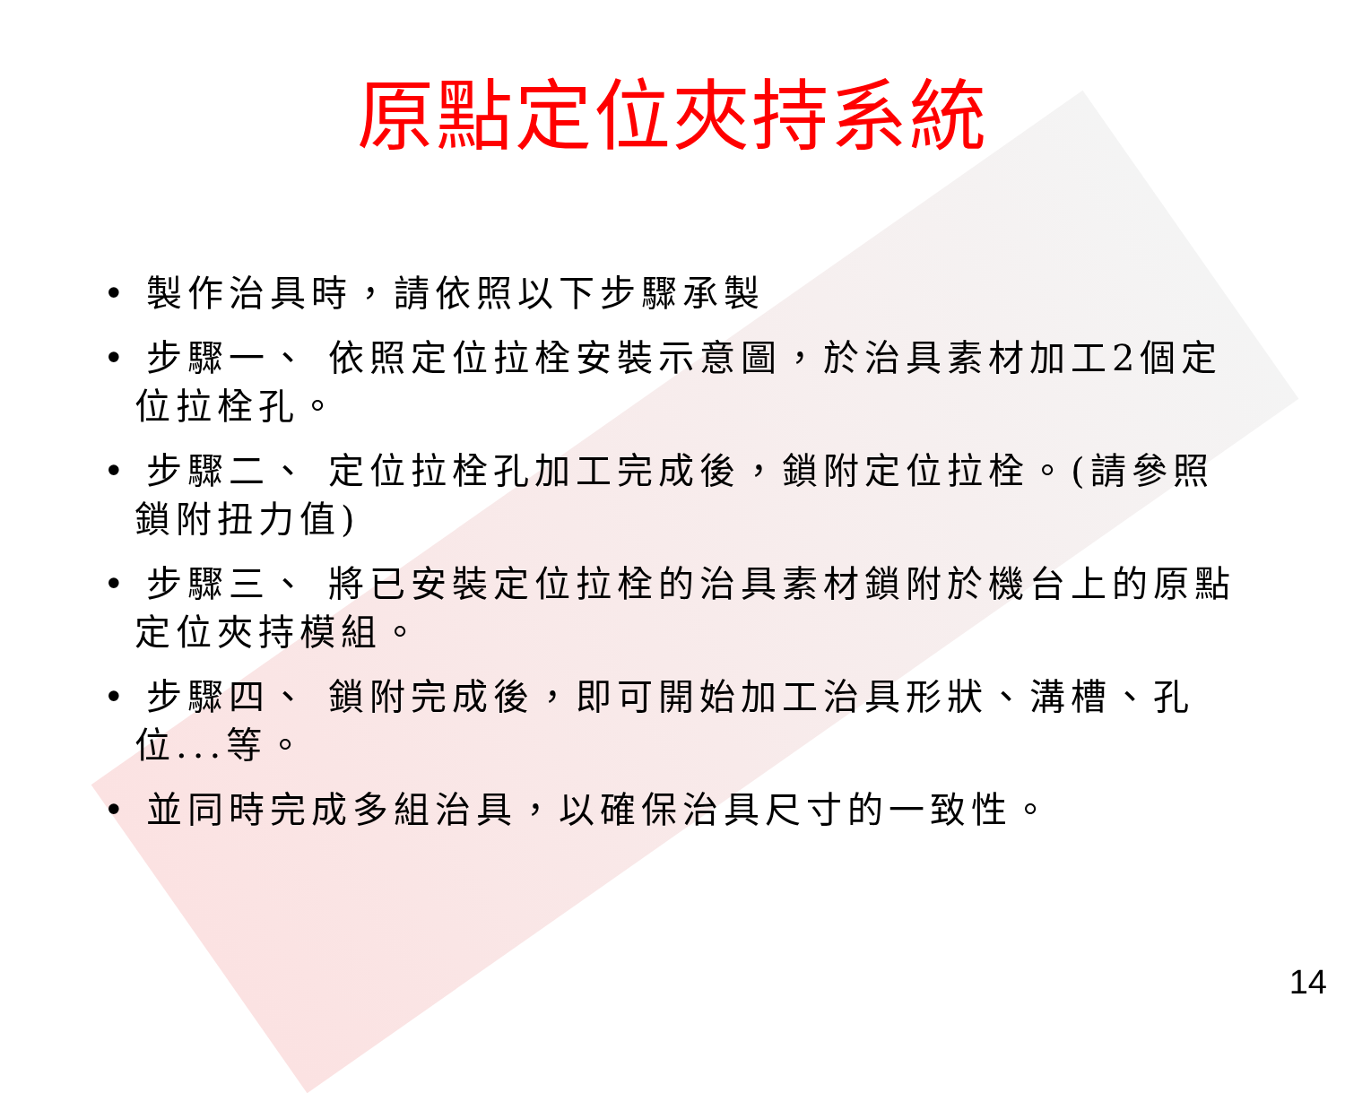原點定位夾持系統
• 製作治具時，請依照以下步驟承製
• 步驟一、 依照定位拉栓安裝示意圖，於治具素材加工2個定位拉栓孔。
• 步驟二、 定位拉栓孔加工完成後，鎖附定位拉栓。(請參照鎖附扭力值)
• 步驟三、 將已安裝定位拉栓的治具素材鎖附於機台上的原點定位夾持模組。
• 步驟四、 鎖附完成後，即可開始加工治具形狀、溝槽、孔位...等。
• 並同時完成多組治具，以確保治具尺寸的一致性。
14